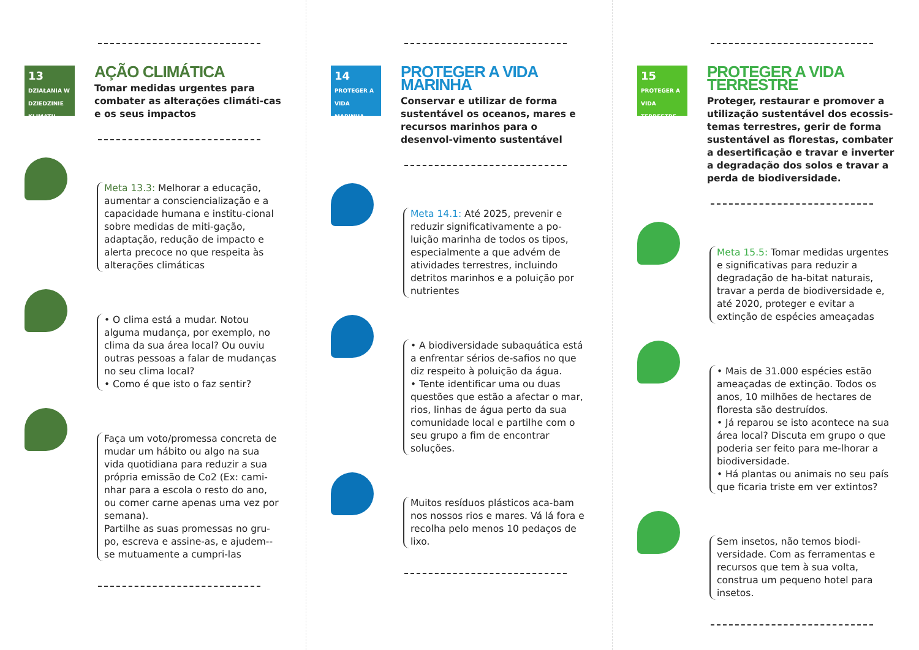13 DZIAŁANIA W DZIEDZINIE KLIMATU
AÇÃO CLIMÁTICA
Tomar medidas urgentes para combater as alterações climáti-cas e os seus impactos
Meta 13.3: Melhorar a educação, aumentar a consciencialização e a capacidade humana e institu-cional sobre medidas de miti-gação, adaptação, redução de impacto e alerta precoce no que respeita às alterações climáticas
• O clima está a mudar. Notou alguma mudança, por exemplo, no clima da sua área local? Ou ouviu outras pessoas a falar de mudanças no seu clima local?
• Como é que isto o faz sentir?
Faça um voto/promessa concreta de mudar um hábito ou algo na sua vida quotidiana para reduzir a sua própria emissão de Co2 (Ex: cami-nhar para a escola o resto do ano, ou comer carne apenas uma vez por semana).
Partilhe as suas promessas no gru-po, escreva e assine-as, e ajudem--se mutuamente a cumpri-las
14 PROTEGER A VIDA MARINHA
PROTEGER A VIDA MARINHA
Conservar e utilizar de forma sustentável os oceanos, mares e recursos marinhos para o desenvol-vimento sustentável
Meta 14.1: Até 2025, prevenir e reduzir significativamente a po-luição marinha de todos os tipos, especialmente a que advém de atividades terrestres, incluindo detritos marinhos e a poluição por nutrientes
• A biodiversidade subaquática está a enfrentar sérios de-safios no que diz respeito à poluição da água.
• Tente identificar uma ou duas questões que estão a afectar o mar, rios, linhas de água perto da sua comunidade local e partilhe com o seu grupo a fim de encontrar soluções.
Muitos resíduos plásticos aca-bam nos nossos rios e mares. Vá lá fora e recolha pelo menos 10 pedaços de lixo.
15 PROTEGER A VIDA TERRESTRE
PROTEGER A VIDA TERRESTRE
Proteger, restaurar e promover a utilização sustentável dos ecossis-temas terrestres, gerir de forma sustentável as florestas, combater a desertificação e travar e inverter a degradação dos solos e travar a perda de biodiversidade.
Meta 15.5: Tomar medidas urgentes e significativas para reduzir a degradação de ha-bitat naturais, travar a perda de biodiversidade e, até 2020, proteger e evitar a extinção de espécies ameaçadas
• Mais de 31.000 espécies estão ameaçadas de extinção. Todos os anos, 10 milhões de hectares de floresta são destruídos.
• Já reparou se isto acontece na sua área local? Discuta em grupo o que poderia ser feito para me-lhorar a biodiversidade.
• Há plantas ou animais no seu país que ficaria triste em ver extintos?
Sem insetos, não temos biodi-versidade. Com as ferramentas e recursos que tem à sua volta, construa um pequeno hotel para insetos.